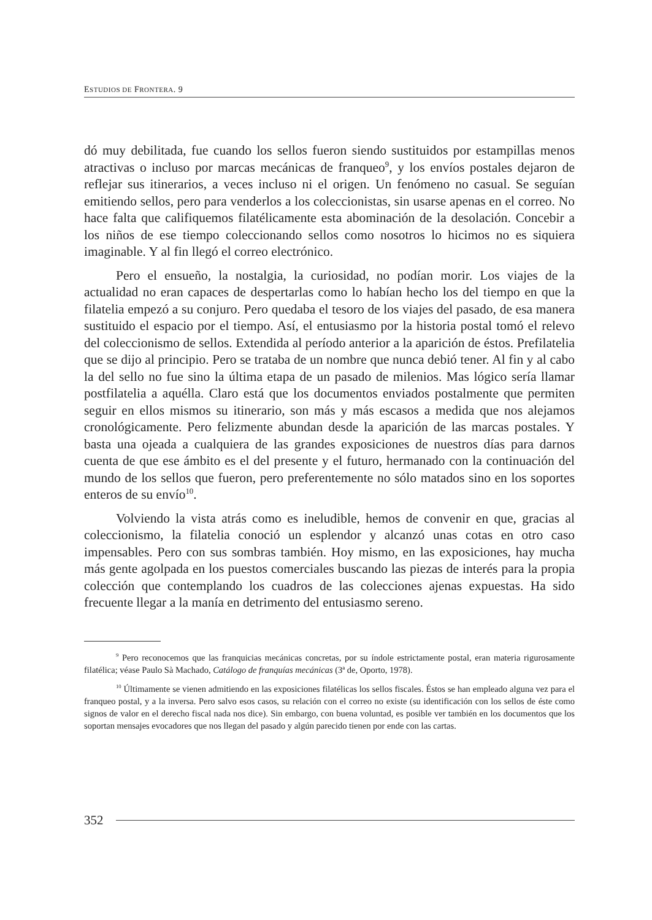ESTUDIOS DE FRONTERA. 9
dó muy debilitada, fue cuando los sellos fueron siendo sustituidos por estampillas menos atractivas o incluso por marcas mecánicas de franqueo<sup>9</sup>, y los envíos postales dejaron de reflejar sus itinerarios, a veces incluso ni el origen. Un fenómeno no casual. Se seguían emitiendo sellos, pero para venderlos a los coleccionistas, sin usarse apenas en el correo. No hace falta que califiquemos filatélicamente esta abominación de la desolación. Concebir a los niños de ese tiempo coleccionando sellos como nosotros lo hicimos no es siquiera imaginable. Y al fin llegó el correo electrónico.
Pero el ensueño, la nostalgia, la curiosidad, no podían morir. Los viajes de la actualidad no eran capaces de despertarlas como lo habían hecho los del tiempo en que la filatelia empezó a su conjuro. Pero quedaba el tesoro de los viajes del pasado, de esa manera sustituido el espacio por el tiempo. Así, el entusiasmo por la historia postal tomó el relevo del coleccionismo de sellos. Extendida al período anterior a la aparición de éstos. Prefilatelia que se dijo al principio. Pero se trataba de un nombre que nunca debió tener. Al fin y al cabo la del sello no fue sino la última etapa de un pasado de milenios. Mas lógico sería llamar postfilatelia a aquélla. Claro está que los documentos enviados postalmente que permiten seguir en ellos mismos su itinerario, son más y más escasos a medida que nos alejamos cronológicamente. Pero felizmente abundan desde la aparición de las marcas postales. Y basta una ojeada a cualquiera de las grandes exposiciones de nuestros días para darnos cuenta de que ese ámbito es el del presente y el futuro, hermanado con la continuación del mundo de los sellos que fueron, pero preferentemente no sólo matados sino en los soportes enteros de su envío<sup>10</sup>.
Volviendo la vista atrás como es ineludible, hemos de convenir en que, gracias al coleccionismo, la filatelia conoció un esplendor y alcanzó unas cotas en otro caso impensables. Pero con sus sombras también. Hoy mismo, en las exposiciones, hay mucha más gente agolpada en los puestos comerciales buscando las piezas de interés para la propia colección que contemplando los cuadros de las colecciones ajenas expuestas. Ha sido frecuente llegar a la manía en detrimento del entusiasmo sereno.
<sup>9</sup> Pero reconocemos que las franquicias mecánicas concretas, por su índole estrictamente postal, eran materia rigurosamente filatélica; véase Paulo Sà Machado, Catálogo de franquías mecánicas (3ª de, Oporto, 1978).
<sup>10</sup> Últimamente se vienen admitiendo en las exposiciones filatélicas los sellos fiscales. Éstos se han empleado alguna vez para el franqueo postal, y a la inversa. Pero salvo esos casos, su relación con el correo no existe (su identificación con los sellos de éste como signos de valor en el derecho fiscal nada nos dice). Sin embargo, con buena voluntad, es posible ver también en los documentos que los soportan mensajes evocadores que nos llegan del pasado y algún parecido tienen por ende con las cartas.
352